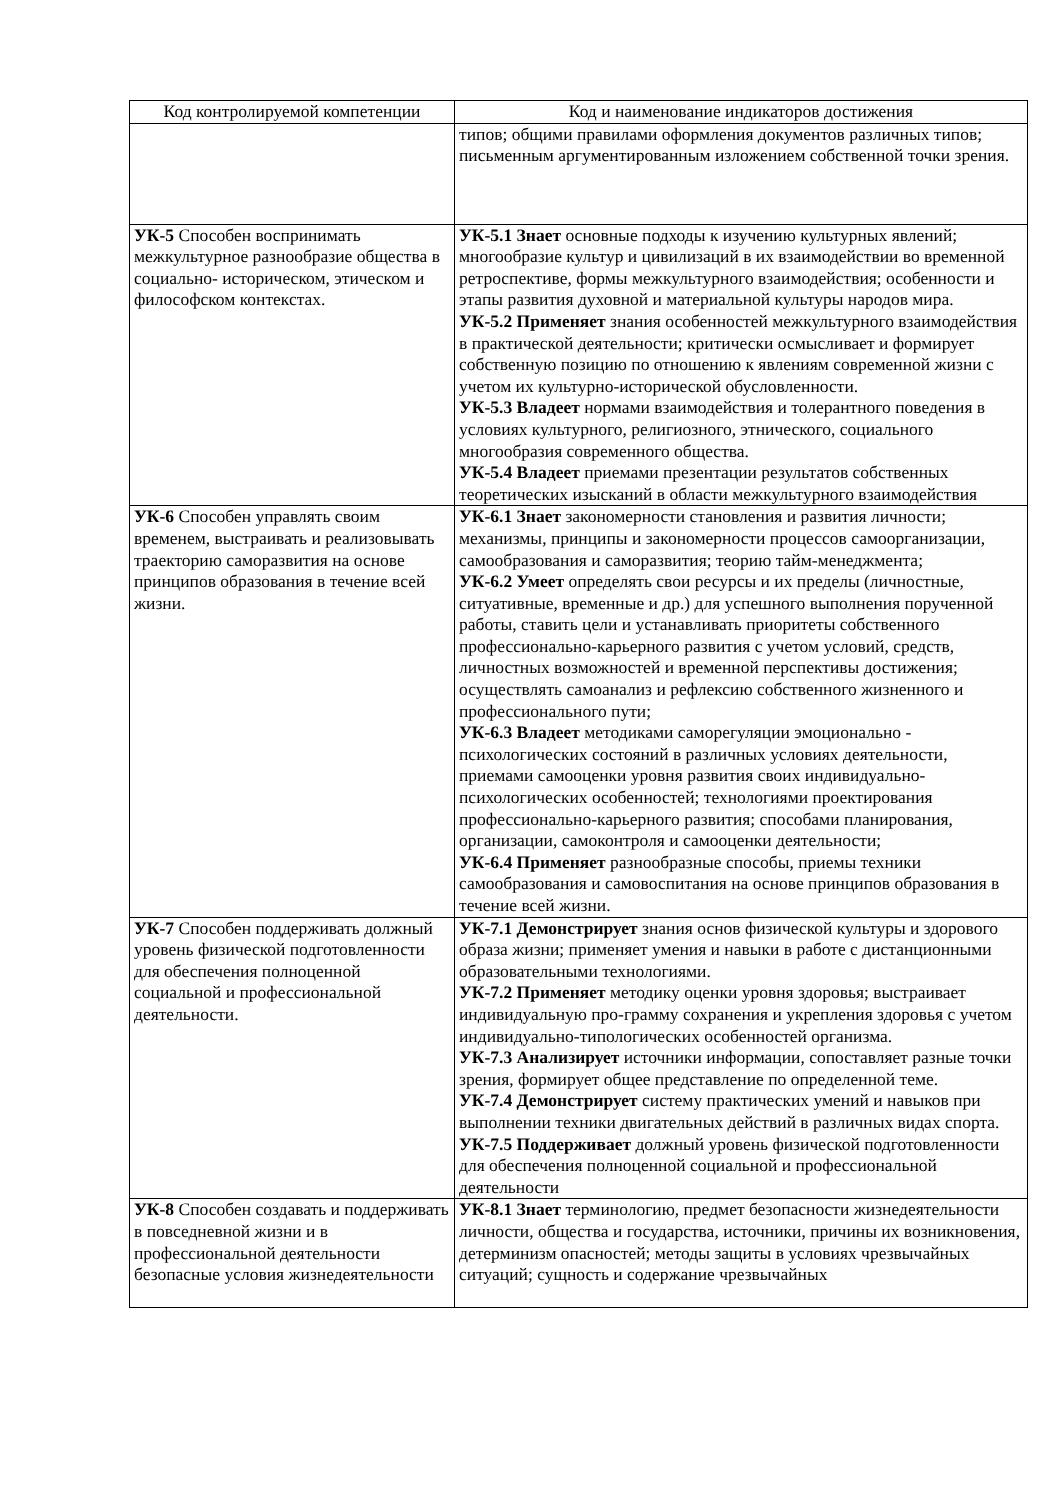| Код контролируемой компетенции | Код и наименование индикаторов достижения |
| --- | --- |
| | типов; общими правилами оформления документов различных типов; письменным аргументированным изложением собственной точки зрения. |
| УК-5 Способен воспринимать межкультурное разнообразие общества в социально- историческом, этическом и философском контекстах. | УК-5.1 Знает основные подходы к изучению культурных явлений; многообразие культур и цивилизаций в их взаимодействии во временной ретроспективе, формы межкультурного взаимодействия; особенности и этапы развития духовной и материальной культуры народов мира. УК-5.2 Применяет знания особенностей межкультурного взаимодействия в практической деятельности; критически осмысливает и формирует собственную позицию по отношению к явлениям современной жизни с учетом их культурно-исторической обусловленности. УК-5.3 Владеет нормами взаимодействия и толерантного поведения в условиях культурного, религиозного, этнического, социального многообразия современного общества. УК-5.4 Владеет приемами презентации результатов собственных теоретических изысканий в области межкультурного взаимодействия |
| УК-6 Способен управлять своим временем, выстраивать и реализовывать траекторию саморазвития на основе принципов образования в течение всей жизни. | УК-6.1 Знает закономерности становления и развития личности; механизмы, принципы и закономерности процессов самоорганизации, самообразования и саморазвития; теорию тайм-менеджмента; УК-6.2 Умеет определять свои ресурсы и их пределы (личностные, ситуативные, временные и др.) для успешного выполнения порученной работы, ставить цели и устанавливать приоритеты собственного профессионально-карьерного развития с учетом условий, средств, личностных возможностей и временной перспективы достижения; осуществлять самоанализ и рефлексию собственного жизненного и профессионального пути; УК-6.3 Владеет методиками саморегуляции эмоционально - психологических состояний в различных условиях деятельности, приемами самооценки уровня развития своих индивидуально-психологических особенностей; технологиями проектирования профессионально-карьерного развития; способами планирования, организации, самоконтроля и самооценки деятельности; УК-6.4 Применяет разнообразные способы, приемы техники самообразования и самовоспитания на основе принципов образования в течение всей жизни. |
| УК-7 Способен поддерживать должный уровень физической подготовленности для обеспечения полноценной социальной и профессиональной деятельности. | УК-7.1 Демонстрирует знания основ физической культуры и здорового образа жизни; применяет умения и навыки в работе с дистанционными образовательными технологиями. УК-7.2 Применяет методику оценки уровня здоровья; выстраивает индивидуальную про-грамму сохранения и укрепления здоровья с учетом индивидуально-типологических особенностей организма. УК-7.3 Анализирует источники информации, сопоставляет разные точки зрения, формирует общее представление по определенной теме. УК-7.4 Демонстрирует систему практических умений и навыков при выполнении техники двигательных действий в различных видах спорта. УК-7.5 Поддерживает должный уровень физической подготовленности для обеспечения полноценной социальной и профессиональной деятельности |
| УК-8 Способен создавать и поддерживать в повседневной жизни и в профессиональной деятельности безопасные условия жизнедеятельности | УК-8.1 Знает терминологию, предмет безопасности жизнедеятельности личности, общества и государства, источники, причины их возникновения, детерминизм опасностей; методы защиты в условиях чрезвычайных ситуаций; сущность и содержание чрезвычайных |